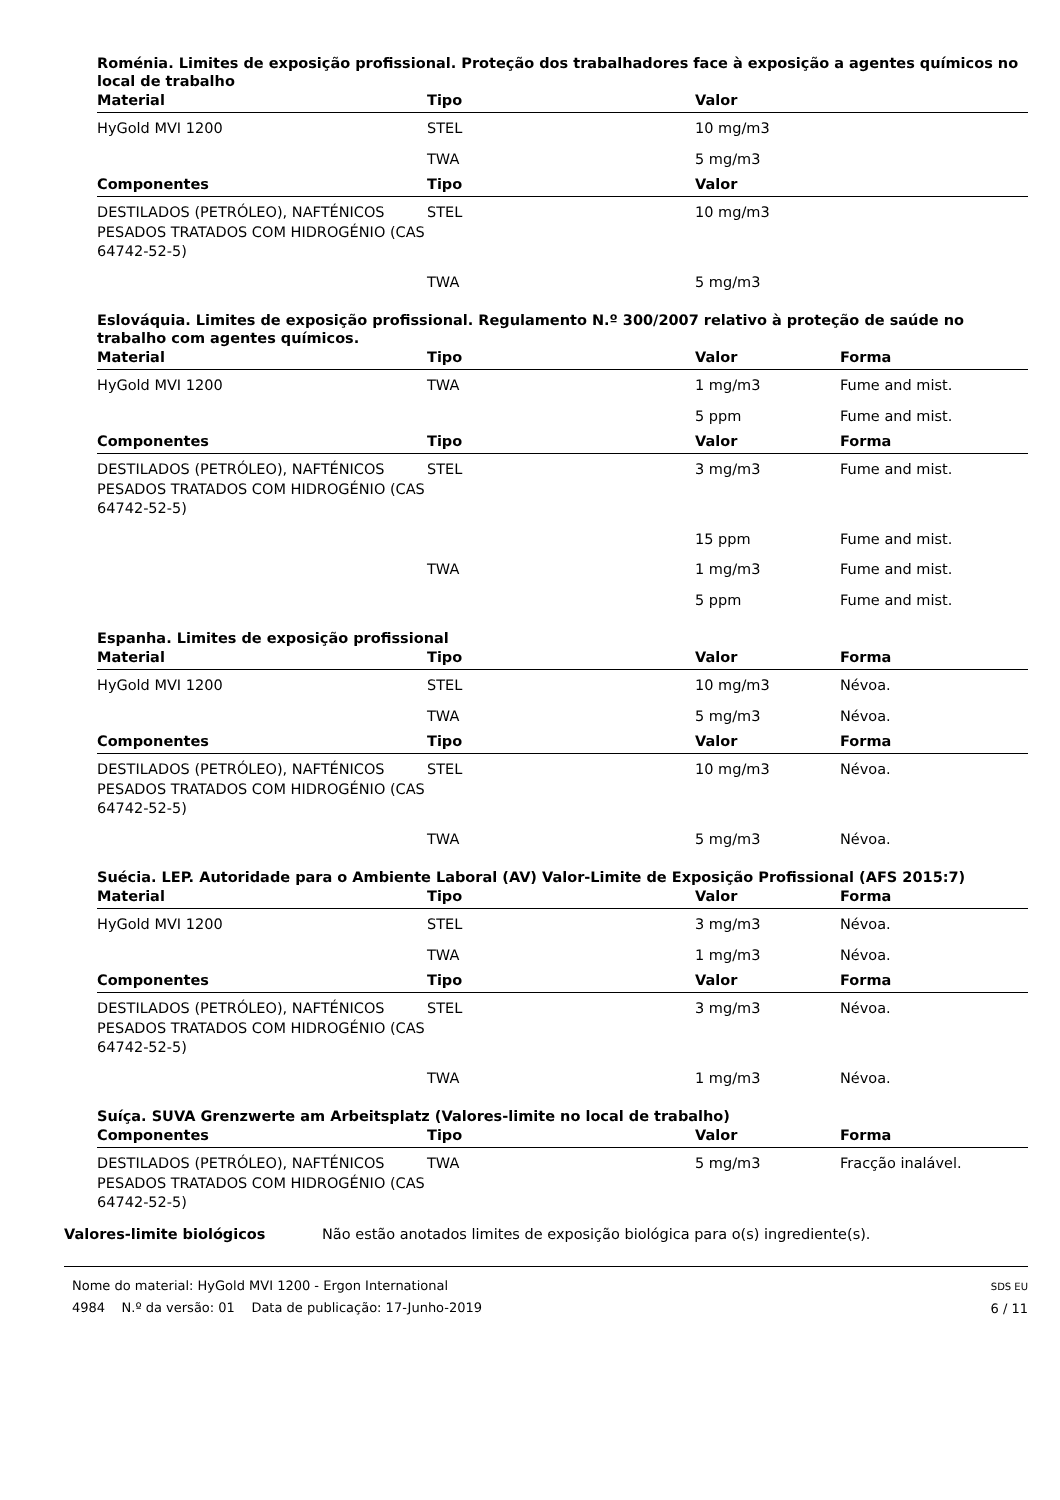Roménia. Limites de exposição profissional. Proteção dos trabalhadores face à exposição a agentes químicos no local de trabalho
| Material | Tipo | Valor |
| --- | --- | --- |
| HyGold MVI 1200 | STEL | 10 mg/m3 |
| | TWA | 5 mg/m3 |
| Componentes | Tipo | Valor |
| DESTILADOS (PETRÓLEO), NAFTÉNICOS PESADOS TRATADOS COM HIDROGÉNIO (CAS 64742-52-5) | STEL | 10 mg/m3 |
| | TWA | 5 mg/m3 |
Eslováquia. Limites de exposição profissional. Regulamento N.º 300/2007 relativo à proteção de saúde no trabalho com agentes químicos.
| Material | Tipo | Valor | Forma |
| --- | --- | --- | --- |
| HyGold MVI 1200 | TWA | 1 mg/m3 | Fume and mist. |
| | | 5 ppm | Fume and mist. |
| Componentes | Tipo | Valor | Forma |
| DESTILADOS (PETRÓLEO), NAFTÉNICOS PESADOS TRATADOS COM HIDROGÉNIO (CAS 64742-52-5) | STEL | 3 mg/m3 | Fume and mist. |
| | | 15 ppm | Fume and mist. |
| | TWA | 1 mg/m3 | Fume and mist. |
| | | 5 ppm | Fume and mist. |
Espanha. Limites de exposição profissional
| Material | Tipo | Valor | Forma |
| --- | --- | --- | --- |
| HyGold MVI 1200 | STEL | 10 mg/m3 | Névoa. |
| | TWA | 5 mg/m3 | Névoa. |
| Componentes | Tipo | Valor | Forma |
| DESTILADOS (PETRÓLEO), NAFTÉNICOS PESADOS TRATADOS COM HIDROGÉNIO (CAS 64742-52-5) | STEL | 10 mg/m3 | Névoa. |
| | TWA | 5 mg/m3 | Névoa. |
Suécia. LEP. Autoridade para o Ambiente Laboral (AV) Valor-Limite de Exposição Profissional (AFS 2015:7)
| Material | Tipo | Valor | Forma |
| --- | --- | --- | --- |
| HyGold MVI 1200 | STEL | 3 mg/m3 | Névoa. |
| | TWA | 1 mg/m3 | Névoa. |
| Componentes | Tipo | Valor | Forma |
| DESTILADOS (PETRÓLEO), NAFTÉNICOS PESADOS TRATADOS COM HIDROGÉNIO (CAS 64742-52-5) | STEL | 3 mg/m3 | Névoa. |
| | TWA | 1 mg/m3 | Névoa. |
Suíça. SUVA Grenzwerte am Arbeitsplatz (Valores-limite no local de trabalho)
| Componentes | Tipo | Valor | Forma |
| --- | --- | --- | --- |
| DESTILADOS (PETRÓLEO), NAFTÉNICOS PESADOS TRATADOS COM HIDROGÉNIO (CAS 64742-52-5) | TWA | 5 mg/m3 | Fracção inalável. |
Valores-limite biológicos Não estão anotados limites de exposição biológica para o(s) ingrediente(s).
Nome do material: HyGold MVI 1200 - Ergon International
4984 N.º da versão: 01 Data de publicação: 17-Junho-2019
SDS EU
6 / 11